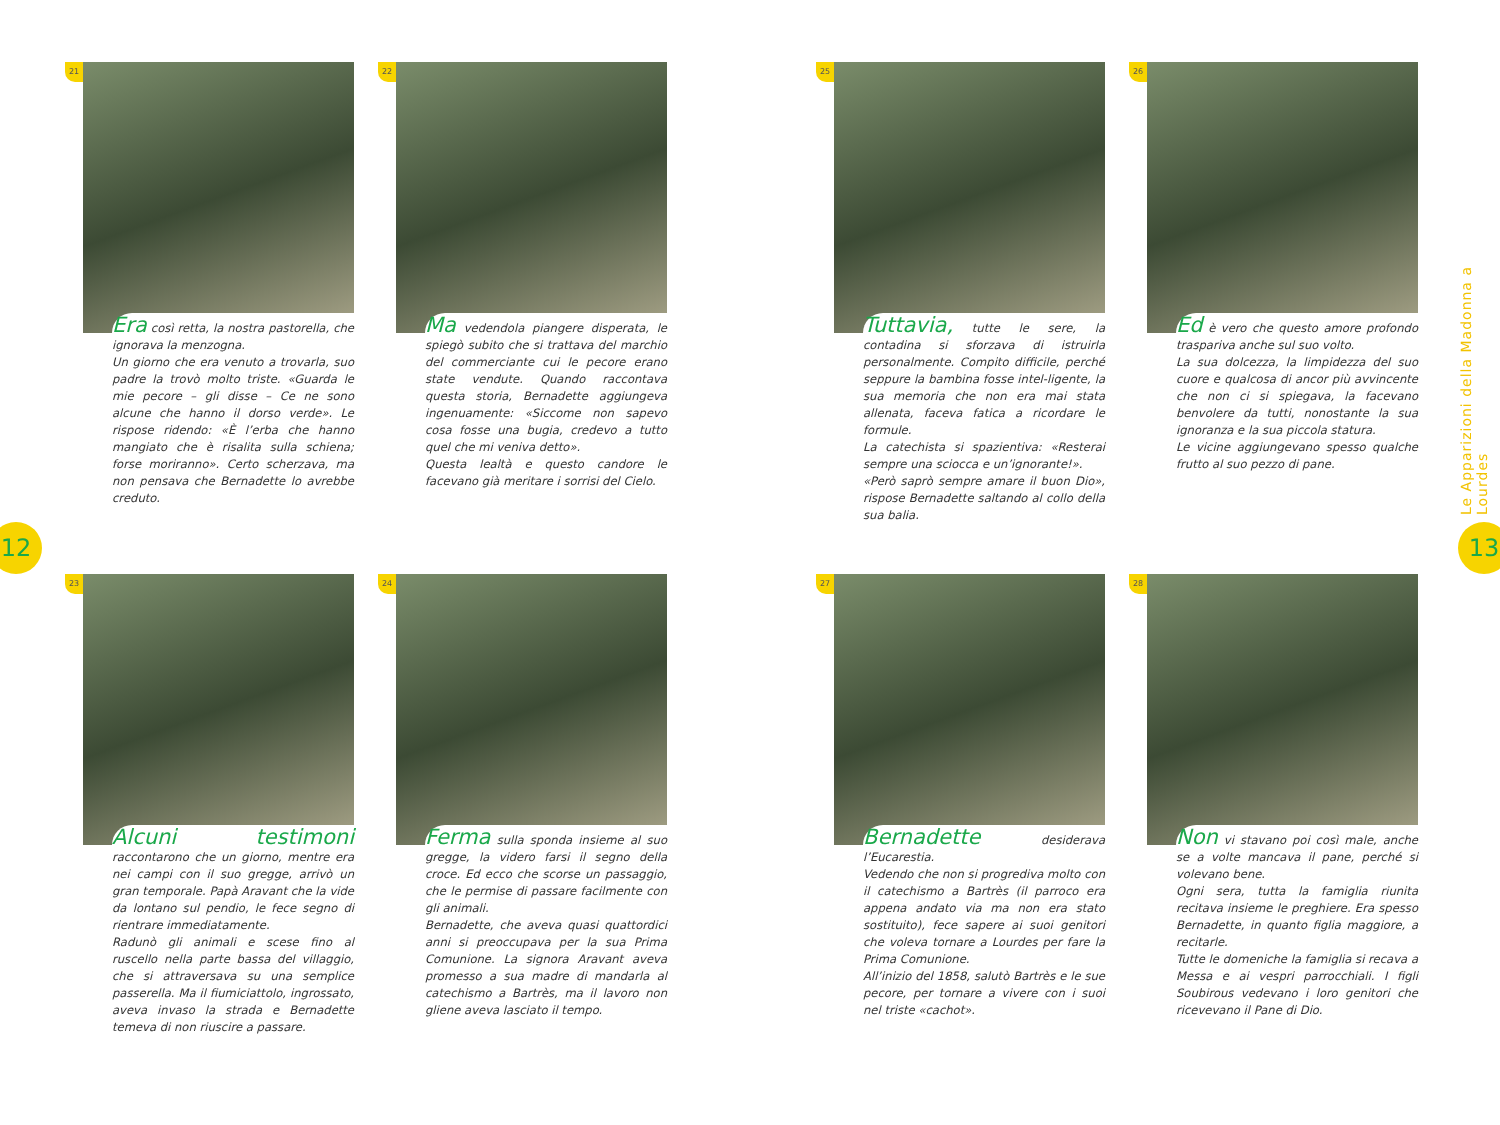21
Era così retta, la nostra pastorella, che ignorava la menzogna.
Un giorno che era venuto a trovarla, suo padre la trovò molto triste. «Guarda le mie pecore – gli disse – Ce ne sono alcune che hanno il dorso verde». Le rispose ridendo: «È l’erba che hanno mangiato che è risalita sulla schiena; forse moriranno». Certo scherzava, ma non pensava che Bernadette lo avrebbe creduto.
22
Ma vedendola piangere disperata, le spiegò subito che si trattava del marchio del commerciante cui le pecore erano state vendute. Quando raccontava questa storia, Bernadette aggiungeva ingenuamente: «Siccome non sapevo cosa fosse una bugia, credevo a tutto quel che mi veniva detto».
Questa lealtà e questo candore le facevano già meritare i sorrisi del Cielo.
25
Tuttavia, tutte le sere, la contadina si sforzava di istruirla personalmente. Compito difficile, perché seppure la bambina fosse intel-ligente, la sua memoria che non era mai stata allenata, faceva fatica a ricordare le formule.
La catechista si spazientiva: «Resterai sempre una sciocca e un’ignorante!».
«Però saprò sempre amare il buon Dio», rispose Bernadette saltando al collo della sua balia.
26
Ed è vero che questo amore profondo traspariva anche sul suo volto.
La sua dolcezza, la limpidezza del suo cuore e qualcosa di ancor più avvincente che non ci si spiegava, la facevano benvolere da tutti, nonostante la sua ignoranza e la sua piccola statura.
Le vicine aggiungevano spesso qualche frutto al suo pezzo di pane.
23
Alcuni testimoni raccontarono che un giorno, mentre era nei campi con il suo gregge, arrivò un gran temporale. Papà Aravant che la vide da lontano sul pendio, le fece segno di rientrare immediatamente.
Radunò gli animali e scese fino al ruscello nella parte bassa del villaggio, che si attraversava su una semplice passerella. Ma il fiumiciattolo, ingrossato, aveva invaso la strada e Bernadette temeva di non riuscire a passare.
24
Ferma sulla sponda insieme al suo gregge, la videro farsi il segno della croce. Ed ecco che scorse un passaggio, che le permise di passare facilmente con gli animali.
Bernadette, che aveva quasi quattordici anni si preoccupava per la sua Prima Comunione. La signora Aravant aveva promesso a sua madre di mandarla al catechismo a Bartrès, ma il lavoro non gliene aveva lasciato il tempo.
27
Bernadette desiderava l’Eucarestia.
Vedendo che non si progrediva molto con il catechismo a Bartrès (il parroco era appena andato via ma non era stato sostituito), fece sapere ai suoi genitori che voleva tornare a Lourdes per fare la Prima Comunione.
All’inizio del 1858, salutò Bartrès e le sue pecore, per tornare a vivere con i suoi nel triste «cachot».
28
Non vi stavano poi così male, anche se a volte mancava il pane, perché si volevano bene.
Ogni sera, tutta la famiglia riunita recitava insieme le preghiere. Era spesso Bernadette, in quanto figlia maggiore, a recitarle.
Tutte le domeniche la famiglia si recava a Messa e ai vespri parrocchiali. I figli Soubirous vedevano i loro genitori che ricevevano il Pane di Dio.
12
Le Apparizioni della Madonna a Lourdes
13